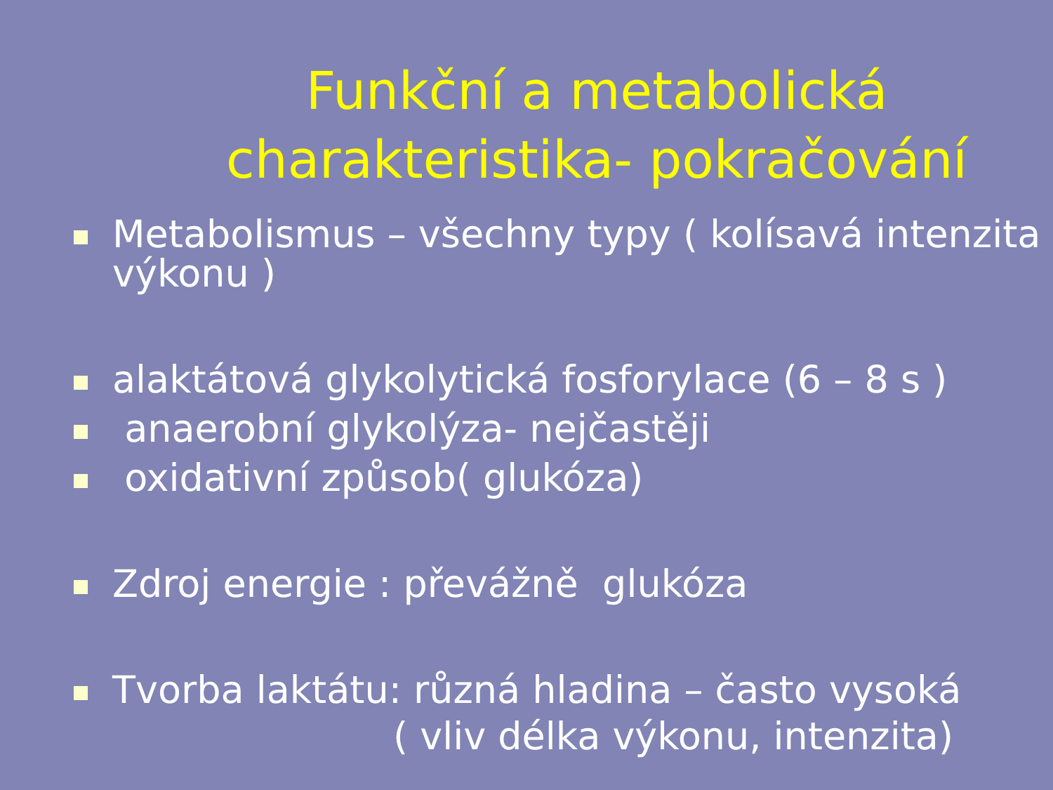Funkční a metabolická
charakteristika- pokračování
Metabolismus – všechny typy ( kolísavá intenzita výkonu )
alaktátová glykolytická fosforylace (6 – 8 s )
anaerobní glykolýza- nejčastěji
oxidativní způsob( glukóza)
Zdroj energie : převážně glukóza
Tvorba laktátu: různá hladina – často vysoká
( vliv délka výkonu, intenzita)